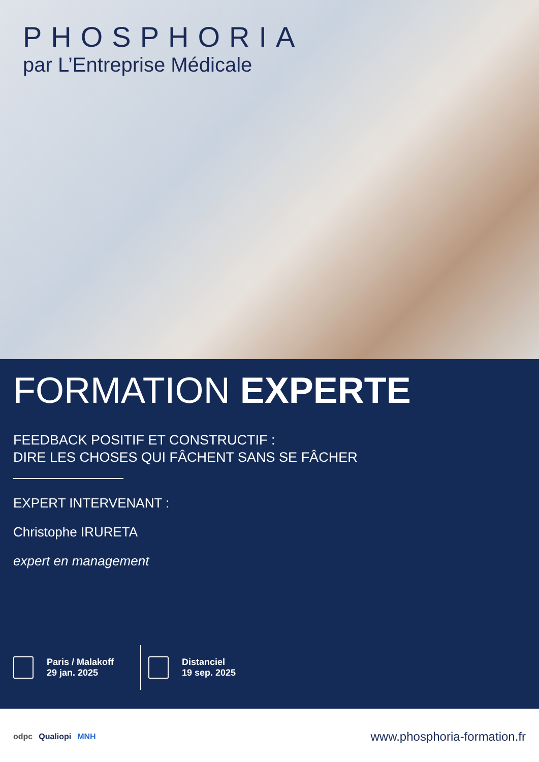PHOSPHORIA
par L’Entreprise Médicale
FORMATION EXPERTE
FEEDBACK POSITIF ET CONSTRUCTIF :
DIRE LES CHOSES QUI FÂCHENT SANS SE FÂCHER
EXPERT INTERVENANT :
Christophe IRURETA
expert en management
Paris / Malakoff
29 jan. 2025
Distanciel
19 sep. 2025
odpc Qualiopi MNH
www.phosphoria-formation.fr